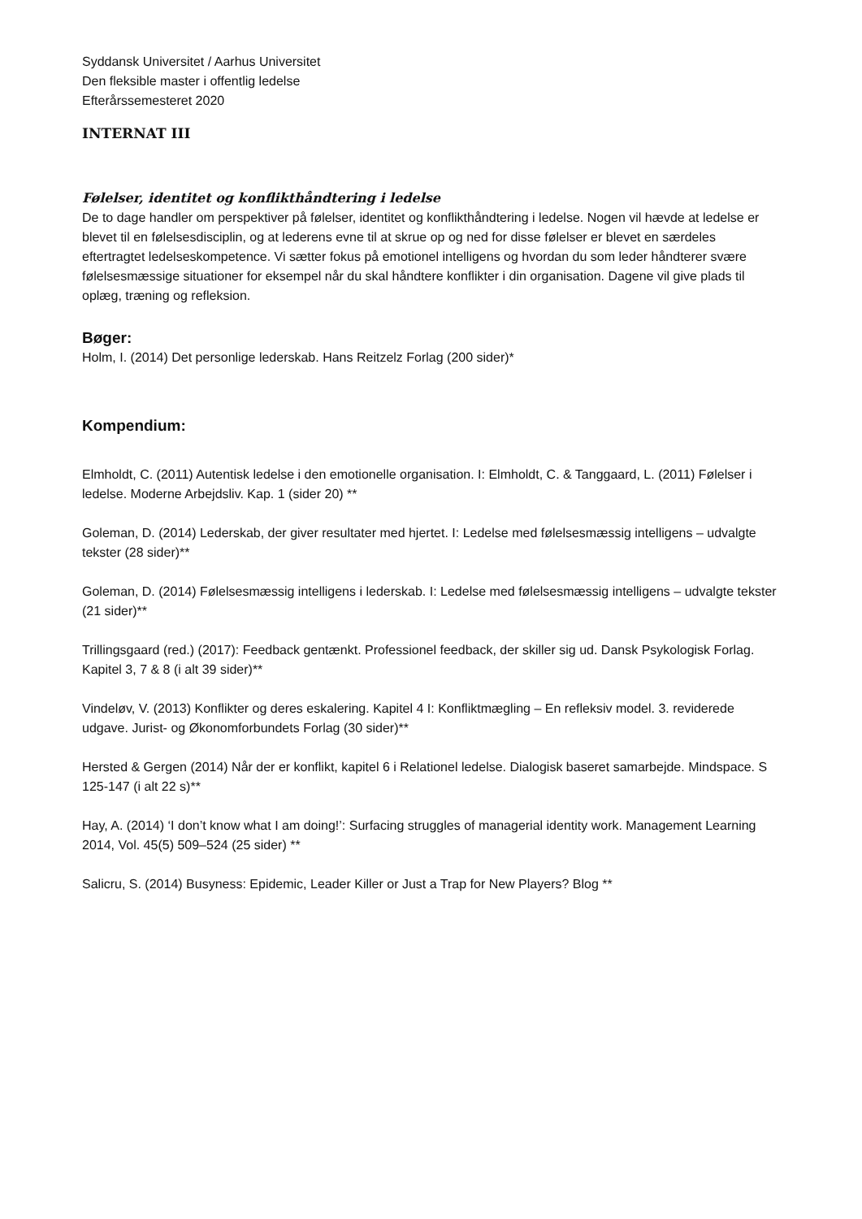Syddansk Universitet / Aarhus Universitet
Den fleksible master i offentlig ledelse
Efterårssemesteret 2020
INTERNAT III
Følelser, identitet og konflikthåndtering i ledelse
De to dage handler om perspektiver på følelser, identitet og konflikthåndtering i ledelse. Nogen vil hævde at ledelse er blevet til en følelsesdisciplin, og at lederens evne til at skrue op og ned for disse følelser er blevet en særdeles eftertragtet ledelseskompetence. Vi sætter fokus på emotionel intelligens og hvordan du som leder håndterer svære følelsesmæssige situationer for eksempel når du skal håndtere konflikter i din organisation. Dagene vil give plads til oplæg, træning og refleksion.
Bøger:
Holm, I. (2014) Det personlige lederskab. Hans Reitzelz Forlag (200 sider)*
Kompendium:
Elmholdt, C. (2011) Autentisk ledelse i den emotionelle organisation. I: Elmholdt, C. & Tanggaard, L. (2011) Følelser i ledelse. Moderne Arbejdsliv. Kap. 1 (sider 20) **
Goleman, D. (2014) Lederskab, der giver resultater med hjertet. I: Ledelse med følelsesmæssig intelligens – udvalgte tekster (28 sider)**
Goleman, D. (2014) Følelsesmæssig intelligens i lederskab. I: Ledelse med følelsesmæssig intelligens – udvalgte tekster (21 sider)**
Trillingsgaard (red.) (2017): Feedback gentænkt. Professionel feedback, der skiller sig ud. Dansk Psykologisk Forlag. Kapitel 3, 7 & 8 (i alt 39 sider)**
Vindeløv, V. (2013) Konflikter og deres eskalering. Kapitel 4 I: Konfliktmægling – En refleksiv model. 3. reviderede udgave. Jurist- og Økonomforbundets Forlag (30 sider)**
Hersted & Gergen (2014) Når der er konflikt, kapitel 6 i Relationel ledelse. Dialogisk baseret samarbejde. Mindspace. S 125-147 (i alt 22 s)**
Hay, A. (2014) ‘I don’t know what I am doing!’: Surfacing struggles of managerial identity work. Management Learning 2014, Vol. 45(5) 509–524 (25 sider) **
Salicru, S. (2014) Busyness: Epidemic, Leader Killer or Just a Trap for New Players? Blog **